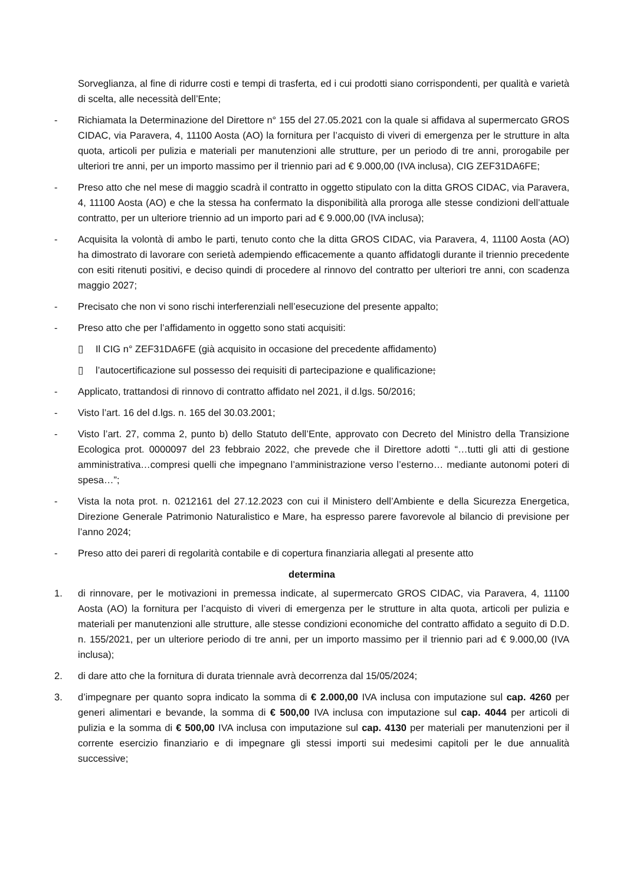Sorveglianza, al fine di ridurre costi e tempi di trasferta, ed i cui prodotti siano corrispondenti, per qualità e varietà di scelta, alle necessità dell’Ente;
- Richiamata la Determinazione del Direttore n° 155 del 27.05.2021 con la quale si affidava al supermercato GROS CIDAC, via Paravera, 4, 11100 Aosta (AO) la fornitura per l’acquisto di viveri di emergenza per le strutture in alta quota, articoli per pulizia e materiali per manutenzioni alle strutture, per un periodo di tre anni, prorogabile per ulteriori tre anni, per un importo massimo per il triennio pari ad € 9.000,00 (IVA inclusa), CIG ZEF31DA6FE;
- Preso atto che nel mese di maggio scadrà il contratto in oggetto stipulato con la ditta GROS CIDAC, via Paravera, 4, 11100 Aosta (AO) e che la stessa ha confermato la disponibilità alla proroga alle stesse condizioni dell’attuale contratto, per un ulteriore triennio ad un importo pari ad € 9.000,00 (IVA inclusa);
- Acquisita la volontà di ambo le parti, tenuto conto che la ditta GROS CIDAC, via Paravera, 4, 11100 Aosta (AO) ha dimostrato di lavorare con serietà adempiendo efficacemente a quanto affidatogli durante il triennio precedente con esiti ritenuti positivi, e deciso quindi di procedere al rinnovo del contratto per ulteriori tre anni, con scadenza maggio 2027;
- Precisato che non vi sono rischi interferenziali nell’esecuzione del presente appalto;
- Preso atto che per l’affidamento in oggetto sono stati acquisiti:
▯ Il CIG n° ZEF31DA6FE (già acquisito in occasione del precedente affidamento)
▯ l’autocertificazione sul possesso dei requisiti di partecipazione e qualificazione;
- Applicato, trattandosi di rinnovo di contratto affidato nel 2021, il d.lgs. 50/2016;
- Visto l’art. 16 del d.lgs. n. 165 del 30.03.2001;
- Visto l’art. 27, comma 2, punto b) dello Statuto dell’Ente, approvato con Decreto del Ministro della Transizione Ecologica prot. 0000097 del 23 febbraio 2022, che prevede che il Direttore adotti “…tutti gli atti di gestione amministrativa…compresi quelli che impegnano l’amministrazione verso l’esterno… mediante autonomi poteri di spesa…”;
- Vista la nota prot. n. 0212161 del 27.12.2023 con cui il Ministero dell’Ambiente e della Sicurezza Energetica, Direzione Generale Patrimonio Naturalistico e Mare, ha espresso parere favorevole al bilancio di previsione per l’anno 2024;
- Preso atto dei pareri di regolarità contabile e di copertura finanziaria allegati al presente atto
determina
1. di rinnovare, per le motivazioni in premessa indicate, al supermercato GROS CIDAC, via Paravera, 4, 11100 Aosta (AO) la fornitura per l’acquisto di viveri di emergenza per le strutture in alta quota, articoli per pulizia e materiali per manutenzioni alle strutture, alle stesse condizioni economiche del contratto affidato a seguito di D.D. n. 155/2021, per un ulteriore periodo di tre anni, per un importo massimo per il triennio pari ad € 9.000,00 (IVA inclusa);
2. di dare atto che la fornitura di durata triennale avrà decorrenza dal 15/05/2024;
3. d’impegnare per quanto sopra indicato la somma di € 2.000,00 IVA inclusa con imputazione sul cap. 4260 per generi alimentari e bevande, la somma di € 500,00 IVA inclusa con imputazione sul cap. 4044 per articoli di pulizia e la somma di € 500,00 IVA inclusa con imputazione sul cap. 4130 per materiali per manutenzioni per il corrente esercizio finanziario e di impegnare gli stessi importi sui medesimi capitoli per le due annualità successive;